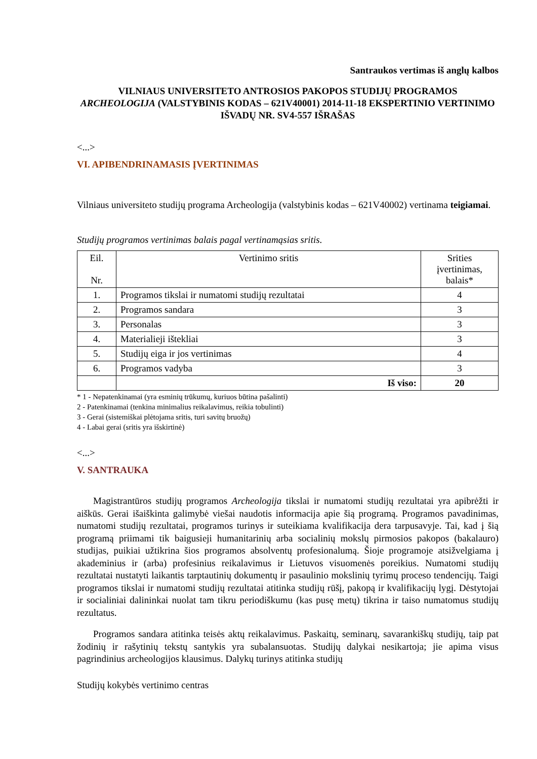Santraukos vertimas iš anglų kalbos
VILNIAUS UNIVERSITETO ANTROSIOS PAKOPOS STUDIJŲ PROGRAMOS
ARCHEOLOGIJA (VALSTYBINIS KODAS – 621V40001) 2014-11-18 EKSPERTINIO VERTINIMO IŠVADŲ NR. SV4-557 IŠRAŠAS
<...>
VI. APIBENDRINAMASIS ĮVERTINIMAS
Vilniaus universiteto studijų programa Archeologija (valstybinis kodas – 621V40002) vertinama teigiamai.
Studijų programos vertinimas balais pagal vertinamąsias sritis.
| Eil. Nr. | Vertinimo sritis | Srities įvertinimas, balais* |
| 1. | Programos tikslai ir numatomi studijų rezultatai | 4 |
| 2. | Programos sandara | 3 |
| 3. | Personalas | 3 |
| 4. | Materialieji ištekliai | 3 |
| 5. | Studijų eiga ir jos vertinimas | 4 |
| 6. | Programos vadyba | 3 |
| | Iš viso: | 20 |
* 1 - Nepatenkinamai (yra esminių trūkumų, kuriuos būtina pašalinti)
2 - Patenkinamai (tenkina minimalius reikalavimus, reikia tobulinti)
3 - Gerai (sistemiškai plėtojama sritis, turi savitų bruožų)
4 - Labai gerai (sritis yra išskirtinė)
<...>
V. SANTRAUKA
Magistrantūros studijų programos Archeologija tikslai ir numatomi studijų rezultatai yra apibrėžti ir aiškūs. Gerai išaiškinta galimybė viešai naudotis informacija apie šią programą. Programos pavadinimas, numatomi studijų rezultatai, programos turinys ir suteikiama kvalifikacija dera tarpusavyje. Tai, kad į šią programą priimami tik baigusieji humanitarinių arba socialinių mokslų pirmosios pakopos (bakalauro) studijas, puikiai užtikrina šios programos absolventų profesionalumą. Šioje programoje atsižvelgiama į akademinius ir (arba) profesinius reikalavimus ir Lietuvos visuomenės poreikius. Numatomi studijų rezultatai nustatyti laikantis tarptautinių dokumentų ir pasaulinio mokslinių tyrimų proceso tendencijų. Taigi programos tikslai ir numatomi studijų rezultatai atitinka studijų rūšį, pakopą ir kvalifikacijų lygį. Dėstytojai ir socialiniai dalininkai nuolat tam tikru periodiškumu (kas pusę metų) tikrina ir taiso numatomus studijų rezultatus.
Programos sandara atitinka teisės aktų reikalavimus. Paskaitų, seminarų, savarankiškų studijų, taip pat žodinių ir rašytinių tekstų santykis yra subalansuotas. Studijų dalykai nesikartoja; jie apima visus pagrindinius archeologijos klausimus. Dalykų turinys atitinka studijų
Studijų kokybės vertinimo centras